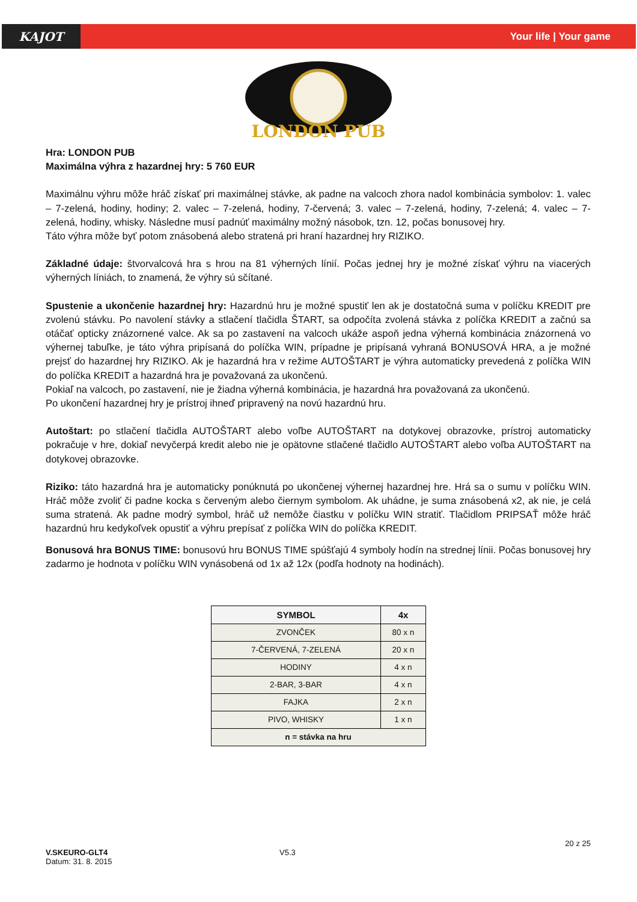KAJOT
Your life | Your game
LONDON PUB
Hra: LONDON PUB
Maximálna výhra z hazardnej hry: 5 760 EUR
Maximálnu výhru môže hráč získať pri maximálnej stávke, ak padne na valcoch zhora nadol kombinácia symbolov: 1. valec – 7-zelená, hodiny, hodiny; 2. valec – 7-zelená, hodiny, 7-červená; 3. valec – 7-zelená, hodiny, 7-zelená; 4. valec – 7-zelená, hodiny, whisky. Následne musí padnúť maximálny možný násobok, tzn. 12, počas bonusovej hry.
Táto výhra môže byť potom znásobená alebo stratená pri hraní hazardnej hry RIZIKO.
Základné údaje: štvorvalcová hra s hrou na 81 výherných línií. Počas jednej hry je možné získať výhru na viacerých výherných líniách, to znamená, že výhry sú sčítané.
Spustenie a ukončenie hazardnej hry: Hazardnú hru je možné spustiť len ak je dostatočná suma v políčku KREDIT pre zvolenú stávku. Po navolení stávky a stlačení tlačidla ŠTART, sa odpočíta zvolená stávka z políčka KREDIT a začnú sa otáčať opticky znázornené valce. Ak sa po zastavení na valcoch ukáže aspoň jedna výherná kombinácia znázornená vo výhernej tabuľke, je táto výhra pripísaná do políčka WIN, prípadne je pripísaná vyhraná BONUSOVÁ HRA, a je možné prejsť do hazardnej hry RIZIKO. Ak je hazardná hra v režime AUTOŠTART je výhra automaticky prevedená z políčka WIN do políčka KREDIT a hazardná hra je považovaná za ukončenú.
Pokiaľ na valcoch, po zastavení, nie je žiadna výherná kombinácia, je hazardná hra považovaná za ukončenú.
Po ukončení hazardnej hry je prístroj ihneď pripravený na novú hazardnú hru.
Autoštart: po stlačení tlačidla AUTOŠTART alebo voľbe AUTOŠTART na dotykovej obrazovke, prístroj automaticky pokračuje v hre, dokiaľ nevyčerpá kredit alebo nie je opätovne stlačené tlačidlo AUTOŠTART alebo voľba AUTOŠTART na dotykovej obrazovke.
Riziko: táto hazardná hra je automaticky ponúknutá po ukončenej výhernej hazardnej hre. Hrá sa o sumu v políčku WIN. Hráč môže zvoliť či padne kocka s červeným alebo čiernym symbolom. Ak uhádne, je suma znásobená x2, ak nie, je celá suma stratená. Ak padne modrý symbol, hráč už nemôže čiastku v políčku WIN stratiť. Tlačidlom PRIPSAŤ môže hráč hazardnú hru kedykoľvek opustiť a výhru prepísať z políčka WIN do políčka KREDIT.
Bonusová hra BONUS TIME: bonusovú hru BONUS TIME spúšťajú 4 symboly hodín na strednej línii. Počas bonusovej hry zadarmo je hodnota v políčku WIN vynásobená od 1x až 12x (podľa hodnoty na hodinách).
| SYMBOL | 4x |
| --- | --- |
| ZVONČEK | 80 x n |
| 7-ČERVENÁ, 7-ZELENÁ | 20 x n |
| HODINY | 4 x n |
| 2-BAR, 3-BAR | 4 x n |
| FAJKA | 2 x n |
| PIVO, WHISKY | 1 x n |
| n = stávka na hru | |
20 z 25
V.SKEURO-GLT4
Datum: 31. 8. 2015
V5.3